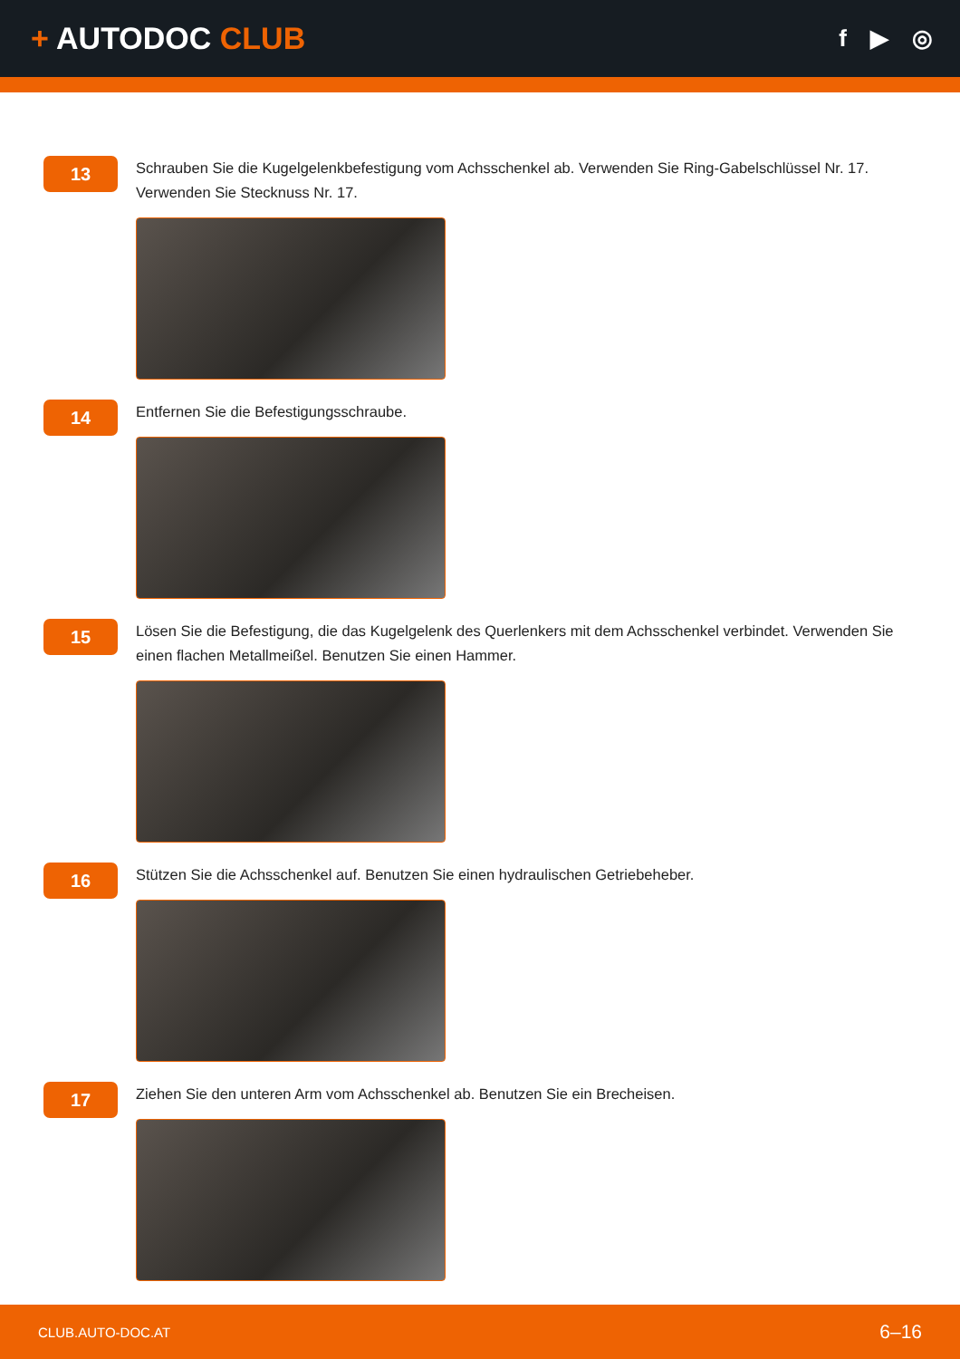+ AUTODOC CLUB
f ▶ ◎
13
Schrauben Sie die Kugelgelenkbefestigung vom Achsschenkel ab. Verwenden Sie Ring-Gabelschlüssel Nr. 17. Verwenden Sie Stecknuss Nr. 17.
14
Entfernen Sie die Befestigungsschraube.
15
Lösen Sie die Befestigung, die das Kugelgelenk des Querlenkers mit dem Achsschenkel verbindet. Verwenden Sie einen flachen Metallmeißel. Benutzen Sie einen Hammer.
16
Stützen Sie die Achsschenkel auf. Benutzen Sie einen hydraulischen Getriebeheber.
17
Ziehen Sie den unteren Arm vom Achsschenkel ab. Benutzen Sie ein Brecheisen.
CLUB.AUTO-DOC.AT 6–16